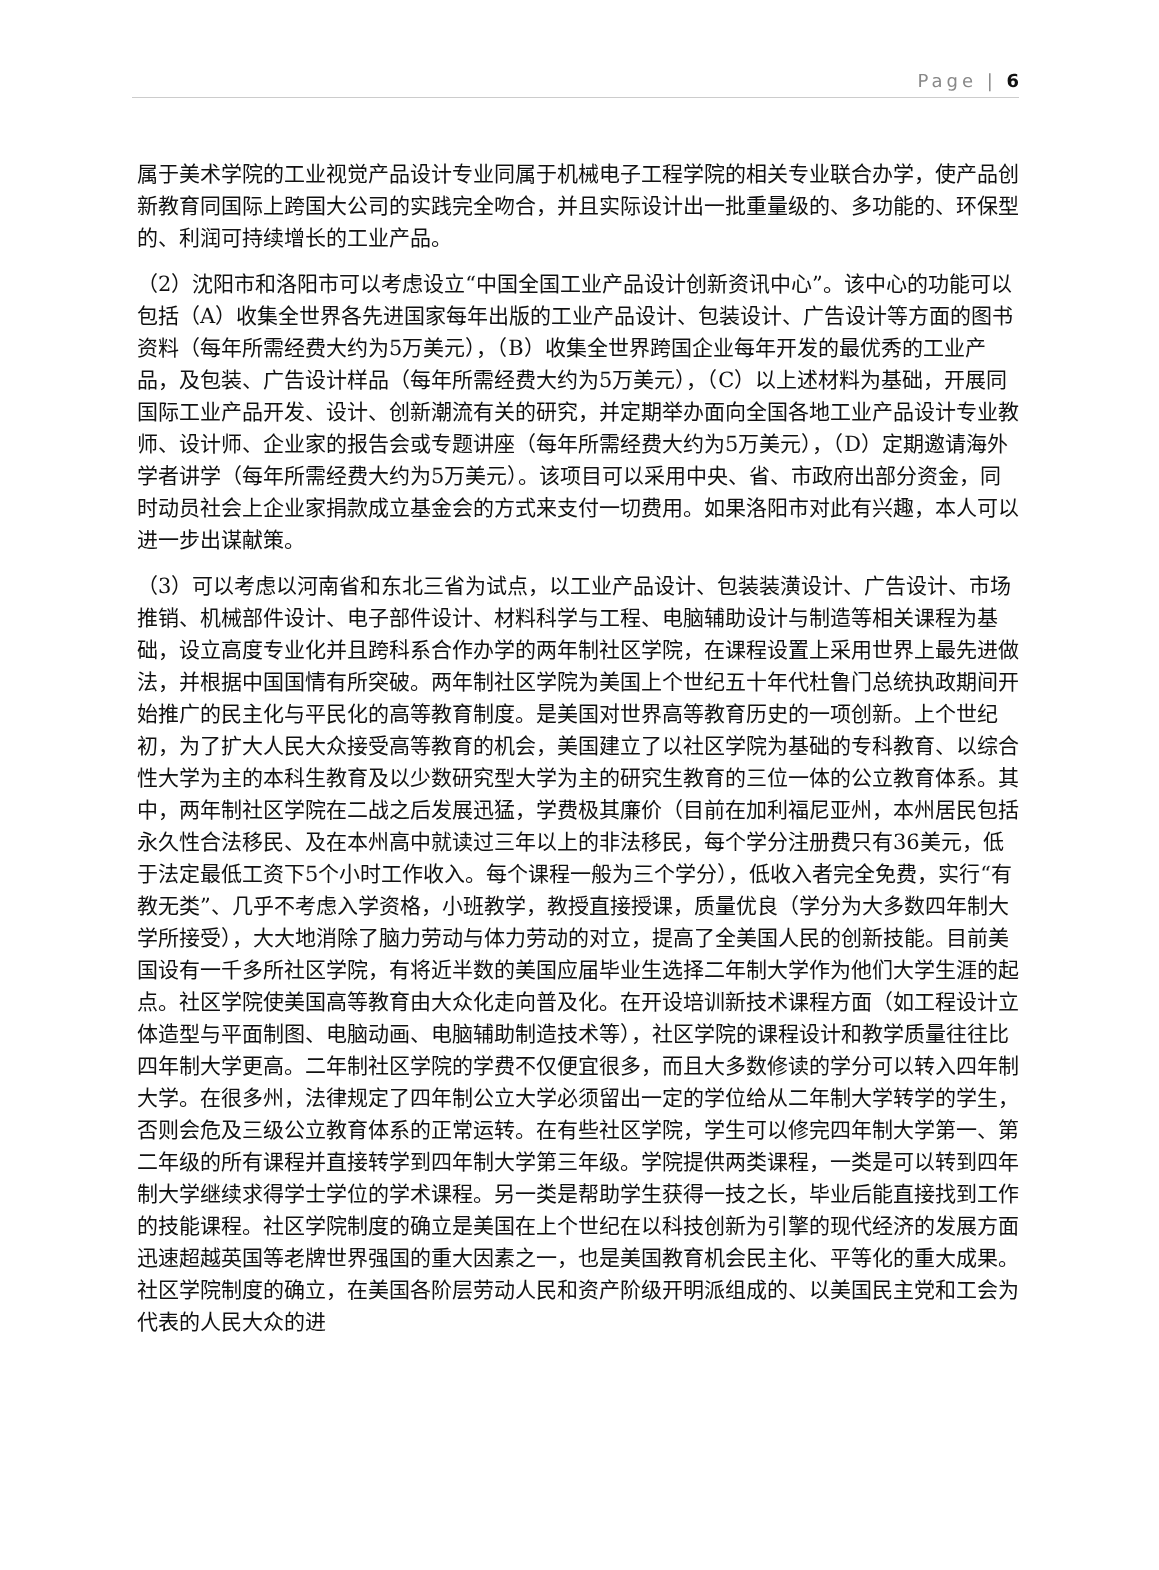Page | 6
属于美术学院的工业视觉产品设计专业同属于机械电子工程学院的相关专业联合办学，使产品创新教育同国际上跨国大公司的实践完全吻合，并且实际设计出一批重量级的、多功能的、环保型的、利润可持续增长的工业产品。
（2）沈阳市和洛阳市可以考虑设立“中国全国工业产品设计创新资讯中心”。该中心的功能可以包括（A）收集全世界各先进国家每年出版的工业产品设计、包装设计、广告设计等方面的图书资料（每年所需经费大约为5万美元），（B）收集全世界跨国企业每年开发的最优秀的工业产品，及包装、广告设计样品（每年所需经费大约为5万美元），（C）以上述材料为基础，开展同国际工业产品开发、设计、创新潮流有关的研究，并定期举办面向全国各地工业产品设计专业教师、设计师、企业家的报告会或专题讲座（每年所需经费大约为5万美元），（D）定期邀请海外学者讲学（每年所需经费大约为5万美元）。该项目可以采用中央、省、市政府出部分资金，同时动员社会上企业家捐款成立基金会的方式来支付一切费用。如果洛阳市对此有兴趣，本人可以进一步出谋献策。
（3）可以考虑以河南省和东北三省为试点，以工业产品设计、包装装潢设计、广告设计、市场推销、机械部件设计、电子部件设计、材料科学与工程、电脑辅助设计与制造等相关课程为基础，设立高度专业化并且跨科系合作办学的两年制社区学院，在课程设置上采用世界上最先进做法，并根据中国国情有所突破。两年制社区学院为美国上个世纪五十年代杜鲁门总统执政期间开始推广的民主化与平民化的高等教育制度。是美国对世界高等教育历史的一项创新。上个世纪初，为了扩大人民大众接受高等教育的机会，美国建立了以社区学院为基础的专科教育、以综合性大学为主的本科生教育及以少数研究型大学为主的研究生教育的三位一体的公立教育体系。其中，两年制社区学院在二战之后发展迅猛，学费极其廉价（目前在加利福尼亚州，本州居民包括永久性合法移民、及在本州高中就读过三年以上的非法移民，每个学分注册费只有36美元，低于法定最低工资下5个小时工作收入。每个课程一般为三个学分），低收入者完全免费，实行“有教无类”、几乎不考虑入学资格，小班教学，教授直接授课，质量优良（学分为大多数四年制大学所接受），大大地消除了脑力劳动与体力劳动的对立，提高了全美国人民的创新技能。目前美国设有一千多所社区学院，有将近半数的美国应届毕业生选择二年制大学作为他们大学生涯的起点。社区学院使美国高等教育由大众化走向普及化。在开设培训新技术课程方面（如工程设计立体造型与平面制图、电脑动画、电脑辅助制造技术等），社区学院的课程设计和教学质量往往比四年制大学更高。二年制社区学院的学费不仅便宜很多，而且大多数修读的学分可以转入四年制大学。在很多州，法律规定了四年制公立大学必须留出一定的学位给从二年制大学转学的学生，否则会危及三级公立教育体系的正常运转。在有些社区学院，学生可以修完四年制大学第一、第二年级的所有课程并直接转学到四年制大学第三年级。学院提供两类课程，一类是可以转到四年制大学继续求得学士学位的学术课程。另一类是帮助学生获得一技之长，毕业后能直接找到工作的技能课程。社区学院制度的确立是美国在上个世纪在以科技创新为引擎的现代经济的发展方面迅速超越英国等老牌世界强国的重大因素之一，也是美国教育机会民主化、平等化的重大成果。社区学院制度的确立，在美国各阶层劳动人民和资产阶级开明派组成的、以美国民主党和工会为代表的人民大众的进